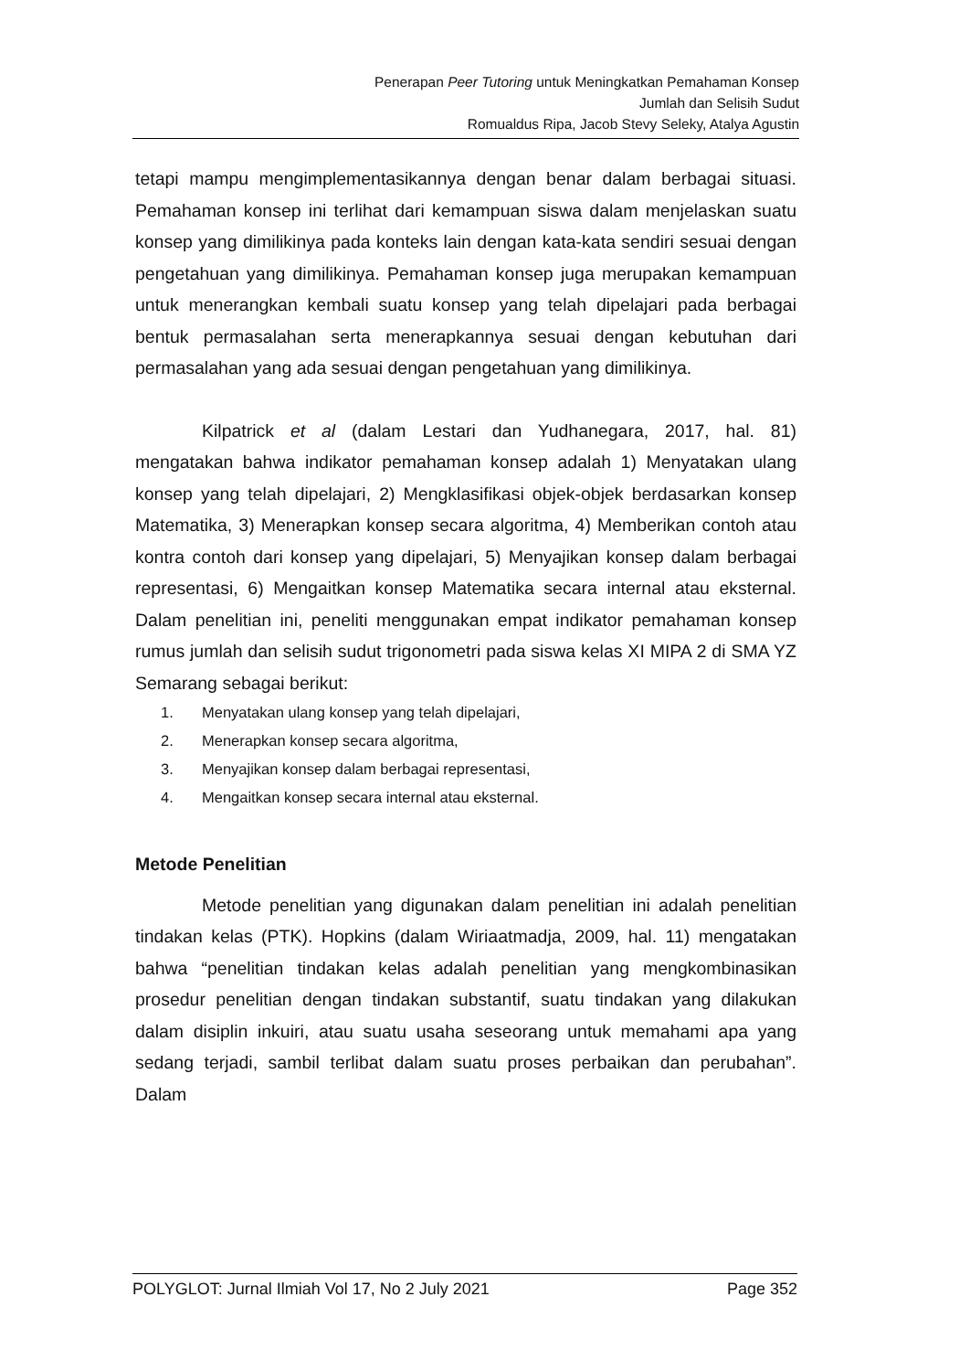Penerapan Peer Tutoring untuk Meningkatkan Pemahaman Konsep
Jumlah dan Selisih Sudut
Romualdus Ripa, Jacob Stevy Seleky, Atalya Agustin
tetapi mampu mengimplementasikannya dengan benar dalam berbagai situasi. Pemahaman konsep ini terlihat dari kemampuan siswa dalam menjelaskan suatu konsep yang dimilikinya pada konteks lain dengan kata-kata sendiri sesuai dengan pengetahuan yang dimilikinya. Pemahaman konsep juga merupakan kemampuan untuk menerangkan kembali suatu konsep yang telah dipelajari pada berbagai bentuk permasalahan serta menerapkannya sesuai dengan kebutuhan dari permasalahan yang ada sesuai dengan pengetahuan yang dimilikinya.
Kilpatrick et al (dalam Lestari dan Yudhanegara, 2017, hal. 81) mengatakan bahwa indikator pemahaman konsep adalah 1) Menyatakan ulang konsep yang telah dipelajari, 2) Mengklasifikasi objek-objek berdasarkan konsep Matematika, 3) Menerapkan konsep secara algoritma, 4) Memberikan contoh atau kontra contoh dari konsep yang dipelajari, 5) Menyajikan konsep dalam berbagai representasi, 6) Mengaitkan konsep Matematika secara internal atau eksternal. Dalam penelitian ini, peneliti menggunakan empat indikator pemahaman konsep rumus jumlah dan selisih sudut trigonometri pada siswa kelas XI MIPA 2 di SMA YZ Semarang sebagai berikut:
1. Menyatakan ulang konsep yang telah dipelajari,
2. Menerapkan konsep secara algoritma,
3. Menyajikan konsep dalam berbagai representasi,
4. Mengaitkan konsep secara internal atau eksternal.
Metode Penelitian
Metode penelitian yang digunakan dalam penelitian ini adalah penelitian tindakan kelas (PTK). Hopkins (dalam Wiriaatmadja, 2009, hal. 11) mengatakan bahwa “penelitian tindakan kelas adalah penelitian yang mengkombinasikan prosedur penelitian dengan tindakan substantif, suatu tindakan yang dilakukan dalam disiplin inkuiri, atau suatu usaha seseorang untuk memahami apa yang sedang terjadi, sambil terlibat dalam suatu proses perbaikan dan perubahan”. Dalam
POLYGLOT: Jurnal Ilmiah Vol 17, No 2 July 2021 Page 352